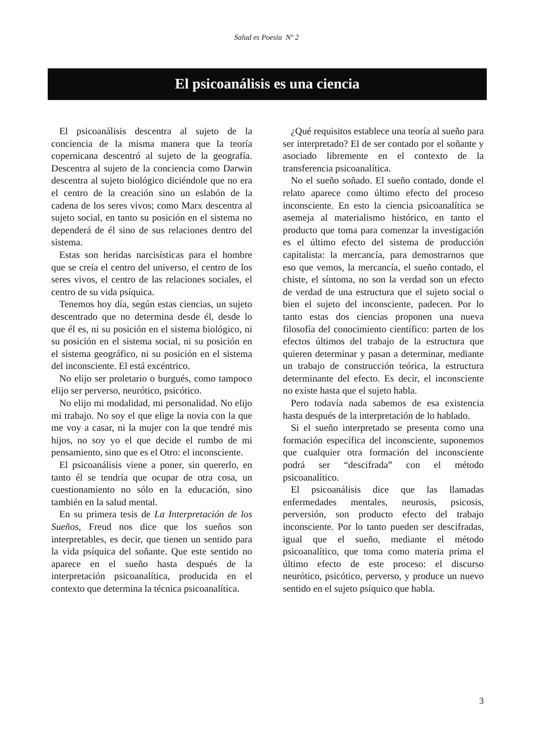Salud es Poesía Nº 2
El psicoanálisis es una ciencia
El psicoanálisis descentra al sujeto de la conciencia de la misma manera que la teoría copernicana descentró al sujeto de la geografía. Descentra al sujeto de la conciencia como Darwin descentra al sujeto biológico diciéndole que no era el centro de la creación sino un eslabón de la cadena de los seres vivos; como Marx descentra al sujeto social, en tanto su posición en el sistema no dependerá de él sino de sus relaciones dentro del sistema.
Estas son heridas narcisísticas para el hombre que se creía el centro del universo, el centro de los seres vivos, el centro de las relaciones sociales, el centro de su vida psíquica.
Tenemos hoy día, según estas ciencias, un sujeto descentrado que no determina desde él, desde lo que él es, ni su posición en el sistema biológico, ni su posición en el sistema social, ni su posición en el sistema geográfico, ni su posición en el sistema del inconsciente. El está excéntrico.
No elijo ser proletario o burgués, como tampoco elijo ser perverso, neurótico, psicótico.
No elijo mi modalidad, mi personalidad. No elijo mi trabajo. No soy el que elige la novia con la que me voy a casar, ni la mujer con la que tendré mis hijos, no soy yo el que decide el rumbo de mi pensamiento, sino que es el Otro: el inconsciente.
El psicoanálisis viene a poner, sin quererlo, en tanto él se tendría que ocupar de otra cosa, un cuestionamiento no sólo en la educación, sino también en la salud mental.
En su primera tesis de La Interpretación de los Sueños, Freud nos dice que los sueños son interpretables, es decir, que tienen un sentido para la vida psíquica del soñante. Que este sentido no aparece en el sueño hasta después de la interpretación psicoanalítica, producida en el contexto que determina la técnica psicoanalítica.
¿Qué requisitos establece una teoría al sueño para ser interpretado? El de ser contado por el soñante y asociado libremente en el contexto de la transferencia psicoanalítica.
No el sueño soñado. El sueño contado, donde el relato aparece como último efecto del proceso inconsciente. En esto la ciencia psicoanalítica se asemeja al materialismo histórico, en tanto el producto que toma para comenzar la investigación es el último efecto del sistema de producción capitalista: la mercancía, para demostrarnos que eso que vemos, la mercancía, el sueño contado, el chiste, el síntoma, no son la verdad son un efecto de verdad de una estructura que el sujeto social o bien el sujeto del inconsciente, padecen. Por lo tanto estas dos ciencias proponen una nueva filosofía del conocimiento científico: parten de los efectos últimos del trabajo de la estructura que quieren determinar y pasan a determinar, mediante un trabajo de construcción teórica, la estructura determinante del efecto. Es decir, el inconsciente no existe hasta que el sujeto habla.
Pero todavía nada sabemos de esa existencia hasta después de la interpretación de lo hablado.
Si el sueño interpretado se presenta como una formación específica del inconsciente, suponemos que cualquier otra formación del inconsciente podrá ser “descifrada” con el método psicoanalítico.
El psicoanálisis dice que las llamadas enfermedades mentales, neurosis, psicosis, perversión, son producto efecto del trabajo inconsciente. Por lo tanto pueden ser descifradas, igual que el sueño, mediante el método psicoanalítico, que toma como materia prima el último efecto de este proceso: el discurso neurótico, psicótico, perverso, y produce un nuevo sentido en el sujeto psíquico que habla.
3